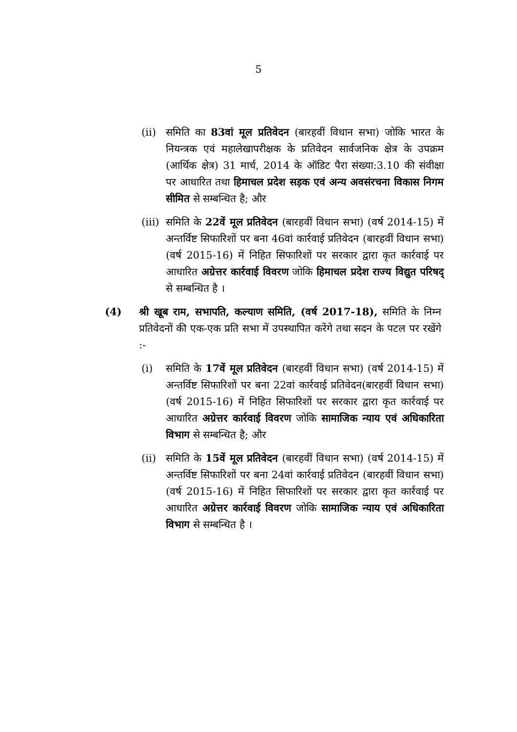5
(ii)
समिति का 83वां मूल प्रतिवेदन (बारहवीं विधान सभा) जोकि भारत के नियन्त्रक एवं महालेखापरीक्षक के प्रतिवेदन सार्वजनिक क्षेत्र के उपक्रम (आर्थिक क्षेत्र) 31 मार्च, 2014 के ऑडिट पैरा संख्या:3.10 की संवीक्षा पर आधारित तथा हिमाचल प्रदेश सड़क एवं अन्य अवसंरचना विकास निगम सीमित से सम्बन्धित है; और
(iii)
समिति के 22वें मूल प्रतिवेदन (बारहवीं विधान सभा) (वर्ष 2014-15) में अन्तर्विष्ट सिफारिशों पर बना 46वां कार्रवाई प्रतिवेदन (बारहवीं विधान सभा) (वर्ष 2015-16) में निहित सिफारिशों पर सरकार द्वारा कृत कार्रवाई पर आधारित अग्रेत्तर कार्रवाई विवरण जोकि हिमाचल प्रदेश राज्य विद्युत परिषद् से सम्बन्धित है ।
(4) श्री खूब राम, सभापति, कल्याण समिति, (वर्ष 2017-18), समिति के निम्न प्रतिवेदनों की एक-एक प्रति सभा में उपस्थापित करेंगे तथा सदन के पटल पर रखेंगे :-
(i) समिति के 17वें मूल प्रतिवेदन (बारहवीं विधान सभा) (वर्ष 2014-15) में अन्तर्विष्ट सिफारिशों पर बना 22वां कार्रवाई प्रतिवेदन(बारहवीं विधान सभा) (वर्ष 2015-16) में निहित सिफारिशों पर सरकार द्वारा कृत कार्रवाई पर आधारित अग्रेत्तर कार्रवाई विवरण जोकि सामाजिक न्याय एवं अधिकारिता विभाग से सम्बन्धित है; और
(ii)
समिति के 15वें मूल प्रतिवेदन (बारहवीं विधान सभा) (वर्ष 2014-15) में अन्तर्विष्ट सिफारिशों पर बना 24वां कार्रवाई प्रतिवेदन (बारहवीं विधान सभा) (वर्ष 2015-16) में निहित सिफारिशों पर सरकार द्वारा कृत कार्रवाई पर आधारित अग्रेत्तर कार्रवाई विवरण जोकि सामाजिक न्याय एवं अधिकारिता विभाग से सम्बन्धित है ।